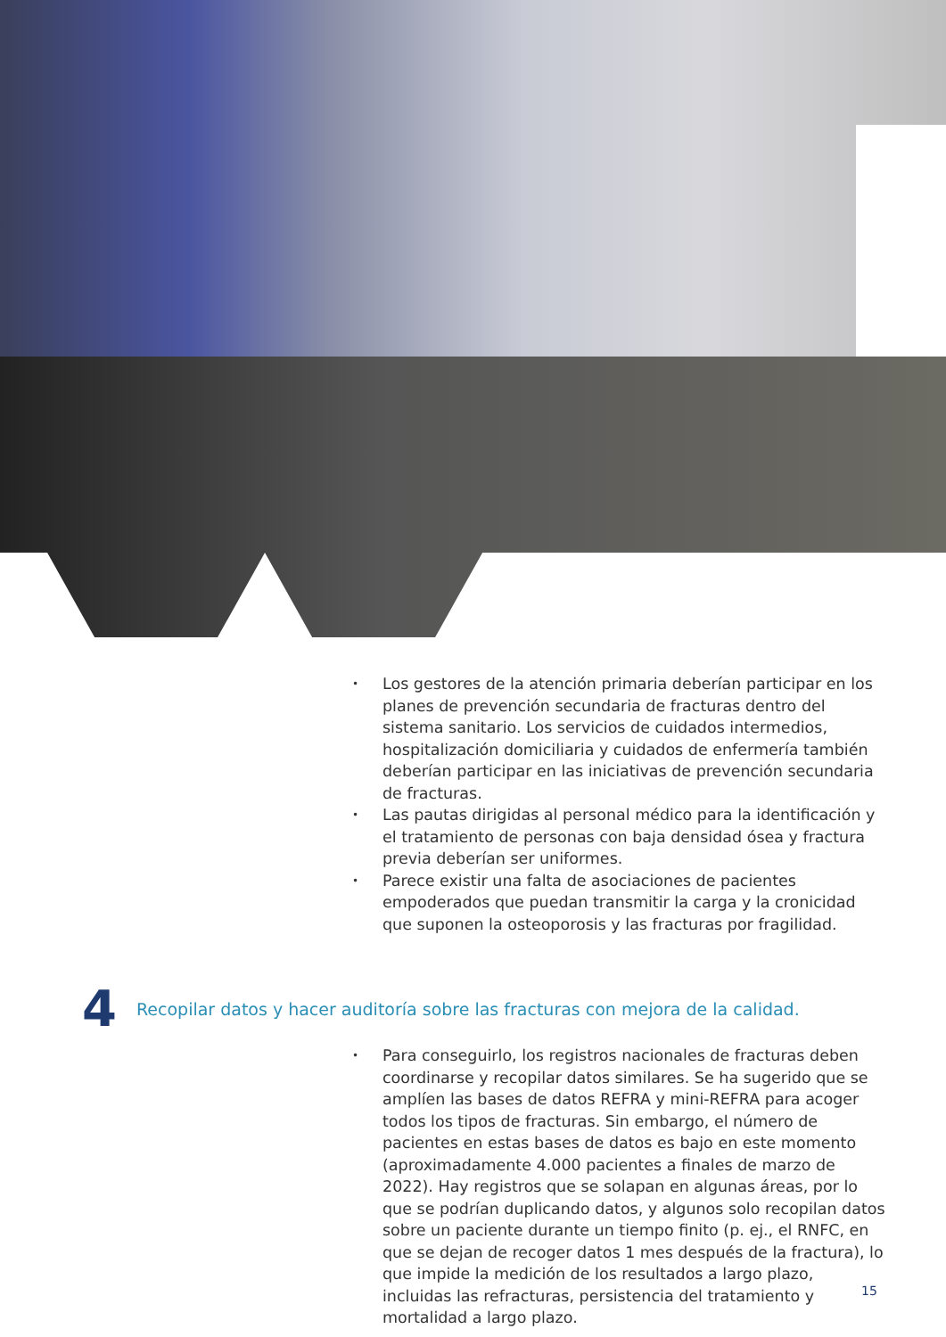• Los gestores de la atención primaria deberían participar en los planes de prevención secundaria de fracturas dentro del sistema sanitario. Los servicios de cuidados intermedios, hospitalización domiciliaria y cuidados de enfermería también deberían participar en las iniciativas de prevención secundaria de fracturas.
• Las pautas dirigidas al personal médico para la identificación y el tratamiento de personas con baja densidad ósea y fractura previa deberían ser uniformes.
• Parece existir una falta de asociaciones de pacientes empoderados que puedan transmitir la carga y la cronicidad que suponen la osteoporosis y las fracturas por fragilidad.
4 Recopilar datos y hacer auditoría sobre las fracturas con mejora de la calidad.
• Para conseguirlo, los registros nacionales de fracturas deben coordinarse y recopilar datos similares. Se ha sugerido que se amplíen las bases de datos REFRA y mini-REFRA para acoger todos los tipos de fracturas. Sin embargo, el número de pacientes en estas bases de datos es bajo en este momento (aproximadamente 4.000 pacientes a finales de marzo de 2022). Hay registros que se solapan en algunas áreas, por lo que se podrían duplicando datos, y algunos solo recopilan datos sobre un paciente durante un tiempo finito (p. ej., el RNFC, en que se dejan de recoger datos 1 mes después de la fractura), lo que impide la medición de los resultados a largo plazo, incluidas las refracturas, persistencia del tratamiento y mortalidad a largo plazo.
15